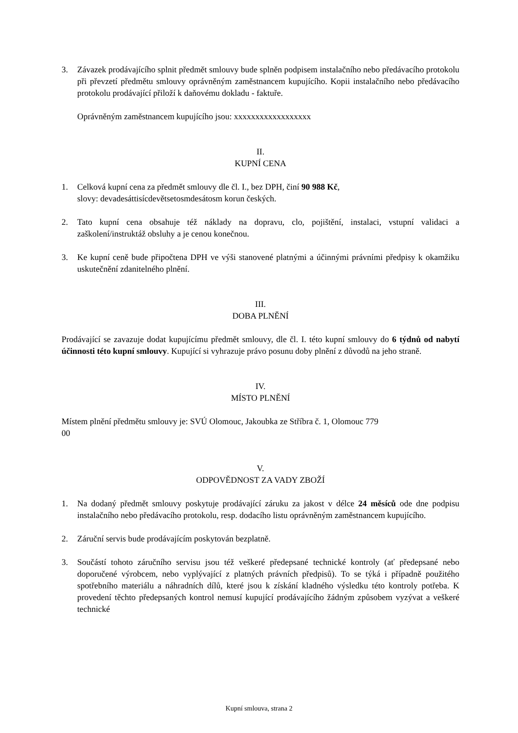3. Závazek prodávajícího splnit předmět smlouvy bude splněn podpisem instalačního nebo předávacího protokolu při převzetí předmětu smlouvy oprávněným zaměstnancem kupujícího. Kopii instalačního nebo předávacího protokolu prodávající přiloží k daňovému dokladu - faktuře.
Oprávněným zaměstnancem kupujícího jsou: xxxxxxxxxxxxxxxxxx
II.
KUPNÍ CENA
1. Celková kupní cena za předmět smlouvy dle čl. I., bez DPH, činí 90 988 Kč,
slovy: devadesáttisícdevětsetosmdesátosm korun českých.
2. Tato kupní cena obsahuje též náklady na dopravu, clo, pojištění, instalaci, vstupní validaci a zaškolení/instruktáž obsluhy a je cenou konečnou.
3. Ke kupní ceně bude připočtena DPH ve výši stanovené platnými a účinnými právními předpisy k okamžiku uskutečnění zdanitelného plnění.
III.
DOBA PLNĚNÍ
Prodávající se zavazuje dodat kupujícímu předmět smlouvy, dle čl. I. této kupní smlouvy do 6 týdnů od nabytí účinnosti této kupní smlouvy. Kupující si vyhrazuje právo posunu doby plnění z důvodů na jeho straně.
IV.
MÍSTO PLNĚNÍ
Místem plnění předmětu smlouvy je: SVÚ Olomouc, Jakoubka ze Stříbra č. 1, Olomouc 779
00
V.
ODPOVĚDNOST ZA VADY ZBOŽÍ
1. Na dodaný předmět smlouvy poskytuje prodávající záruku za jakost v délce 24 měsíců ode dne podpisu instalačního nebo předávacího protokolu, resp. dodacího listu oprávněným zaměstnancem kupujícího.
2. Záruční servis bude prodávajícím poskytován bezplatně.
3. Součástí tohoto záručního servisu jsou též veškeré předepsané technické kontroly (ať předepsané nebo doporučené výrobcem, nebo vyplývající z platných právních předpisů). To se týká i případně použitého spotřebního materiálu a náhradních dílů, které jsou k získání kladného výsledku této kontroly potřeba. K provedení těchto předepsaných kontrol nemusí kupující prodávajícího žádným způsobem vyzývat a veškeré technické
Kupní smlouva, strana 2